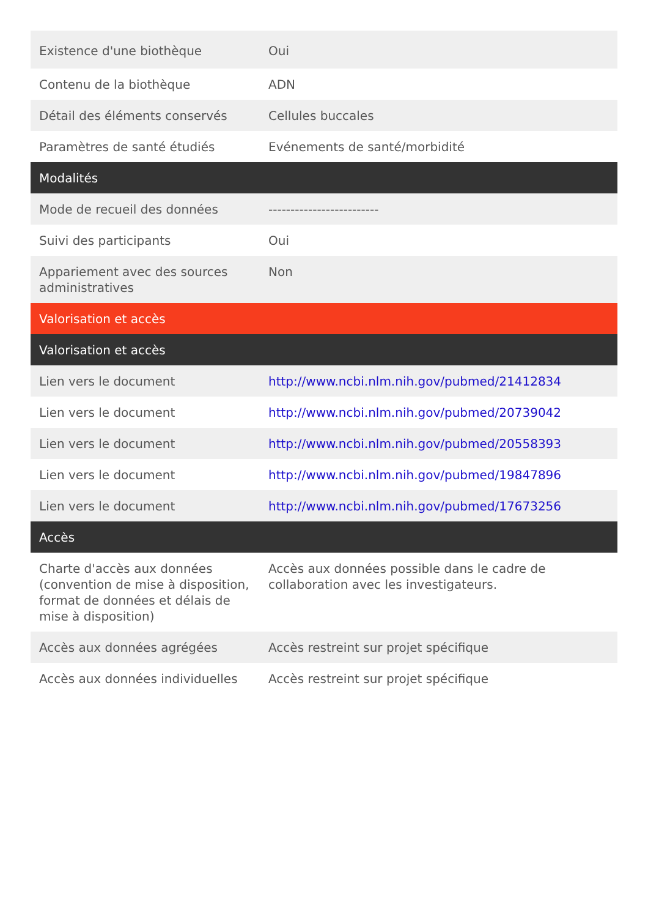| Existence d'une biothèque | Oui |
| Contenu de la biothèque | ADN |
| Détail des éléments conservés | Cellules buccales |
| Paramètres de santé étudiés | Evénements de santé/morbidité |
| Modalités | |
| Mode de recueil des données | ------------------------- |
| Suivi des participants | Oui |
| Appariement avec des sources administratives | Non |
| Valorisation et accès | |
| Valorisation et accès | |
| Lien vers le document | http://www.ncbi.nlm.nih.gov/pubmed/21412834 |
| Lien vers le document | http://www.ncbi.nlm.nih.gov/pubmed/20739042 |
| Lien vers le document | http://www.ncbi.nlm.nih.gov/pubmed/20558393 |
| Lien vers le document | http://www.ncbi.nlm.nih.gov/pubmed/19847896 |
| Lien vers le document | http://www.ncbi.nlm.nih.gov/pubmed/17673256 |
| Accès | |
| Charte d'accès aux données (convention de mise à disposition, format de données et délais de mise à disposition) | Accès aux données possible dans le cadre de collaboration avec les investigateurs. |
| Accès aux données agrégées | Accès restreint sur projet spécifique |
| Accès aux données individuelles | Accès restreint sur projet spécifique |